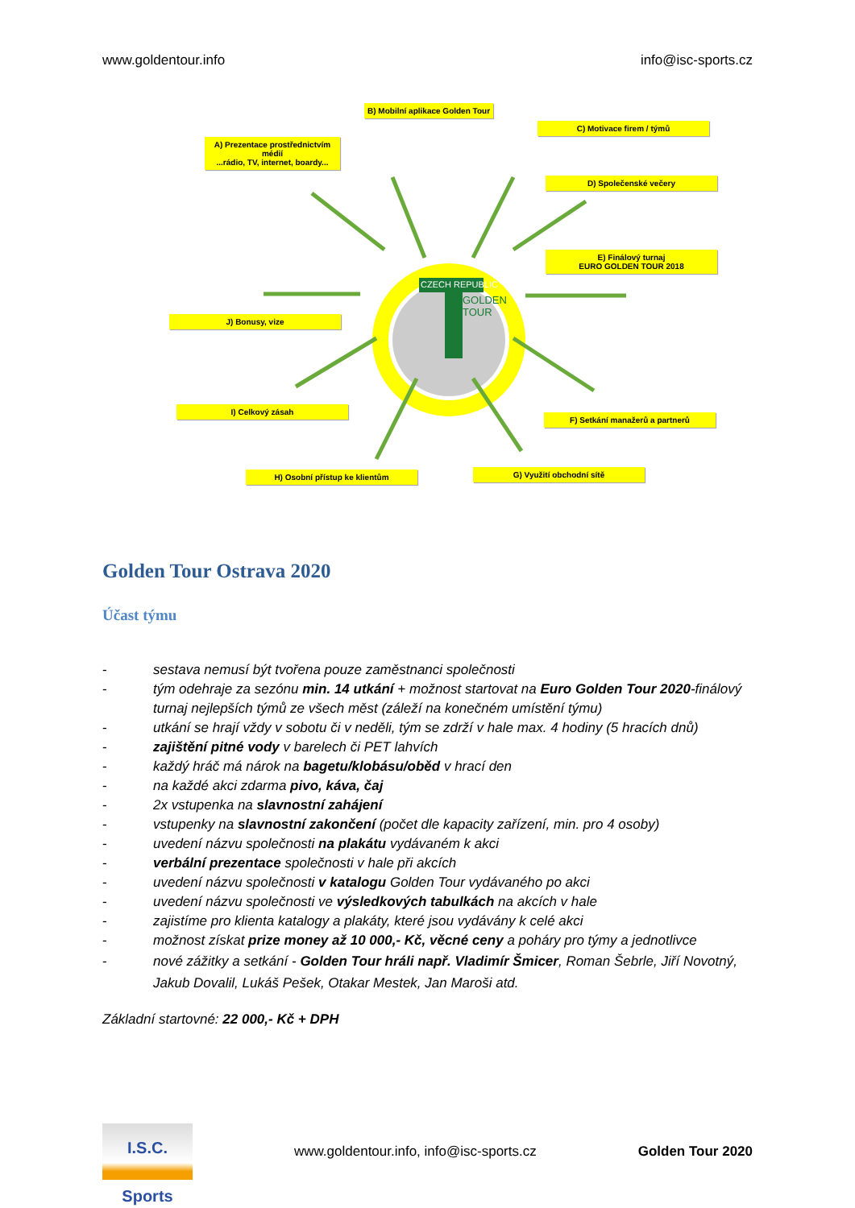www.goldentour.info info@isc-sports.cz
B) Mobilní aplikace Golden Tour
C) Motivace firem / týmů
A) Prezentace prostřednictvím médií
...rádio, TV, internet, boardy...
D) Společenské večery
E) Finálový turnaj
EURO GOLDEN TOUR 2018
J) Bonusy, vize
I) Celkový zásah
F) Setkání manažerů a partnerů
H) Osobní přístup ke klientům G) Využití obchodní sítě
CZECH REPUBLIC
GOLDEN
TOUR
Golden Tour Ostrava 2020
Účast týmu
- sestava nemusí být tvořena pouze zaměstnanci společnosti
- tým odehraje za sezónu min. 14 utkání + možnost startovat na Euro Golden Tour 2020-finálový turnaj nejlepších týmů ze všech měst (záleží na konečném umístění týmu)
- utkání se hrají vždy v sobotu či v neděli, tým se zdrží v hale max. 4 hodiny (5 hracích dnů)
- zajištění pitné vody v barelech či PET lahvích
- každý hráč má nárok na bagetu/klobásu/oběd v hrací den
- na každé akci zdarma pivo, káva, čaj
- 2x vstupenka na slavnostní zahájení
- vstupenky na slavnostní zakončení (počet dle kapacity zařízení, min. pro 4 osoby)
- uvedení názvu společnosti na plakátu vydávaném k akci
- verbální prezentace společnosti v hale při akcích
- uvedení názvu společnosti v katalogu Golden Tour vydávaného po akci
- uvedení názvu společnosti ve výsledkových tabulkách na akcích v hale
- zajistíme pro klienta katalogy a plakáty, které jsou vydávány k celé akci
- možnost získat prize money až 10 000,- Kč, věcné ceny a poháry pro týmy a jednotlivce
- nové zážitky a setkání - Golden Tour hráli např. Vladimír Šmicer, Roman Šebrle, Jiří Novotný, Jakub Dovalil, Lukáš Pešek, Otakar Mestek, Jan Maroši atd.
Základní startovné: 22 000,- Kč + DPH
I.S.C. Sports
www.goldentour.info, info@isc-sports.cz Golden Tour 2020